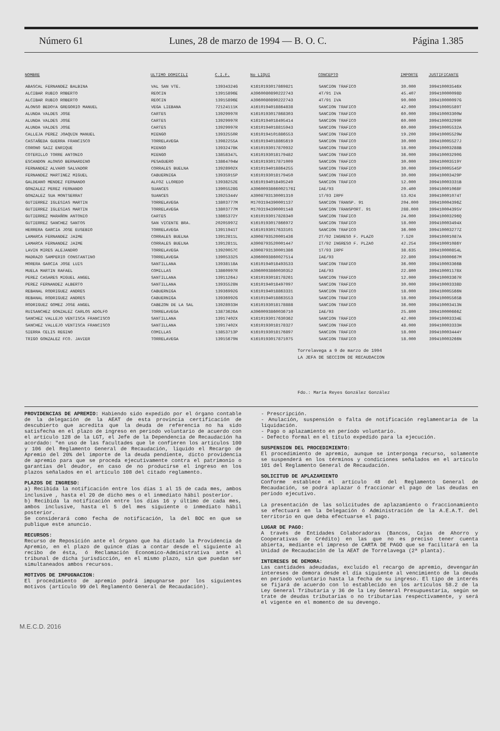Número 61 Lunes, 28 de marzo de 1994 — B. O. C. Página 1.385
| NOMBRE | ULTIMO DOMICILI | C.I.F. | No LIQUI | CONCEPTO | IMPORTE | JUSTIFICANTE |
| --- | --- | --- | --- | --- | --- | --- |
| ABASCAL FERNANDEZ BALBINA | VAL SAN VTE. | 13934324G | K1610193017869821 | SANCION TRAFICO | 30.000 | 399410003546X |
| ALCIBAR RUBIO ROBERTO | REOCIN | 13915896E | A3960080890222743 | 4T/91 IVA | 45.407 | 399410000098D |
| ALCIBAR RUBIO ROBERTO | REOCIN | 13915896E | A3960080890222743 | 4T/91 IVA | 90.000 | 399410000097G |
| ALONSO BEDOYA GREGORIO MANUEL | VEGA LIEBANA | 72124111K | A1610194018864838 | SANCION TRAFICO | 42.000 | 399410005589T |
| ALUNDA VALDES JOSE | CARTES | 13929997R | K1610193017868303 | SANCION TRAFICO | 60.000 | 399410003300W |
| ALUNDA VALDES JOSE | CARTES | 13929997R | K1610194018495414 | SANCION TRAFICO | 60.000 | 399410003299R |
| ALUNDA VALDES JOSE | CARTES | 13929997R | K1610194018815943 | SANCION TRAFICO | 60.000 | 399410005532A |
| CALLEJA PEREZ JOAQUIN MANUEL | MIENGO | 13932550R | K1610194101886553 | SANCION TRAFICO | 19.200 | 399410005529W |
| CASTAÑEDA GUERRA FRANCISCO | TORRELAVEGA | 13982255A | K1610194018865619 | SANCION TRAFICO | 30.000 | 399410005527J |
| CORONO SAIZ ENRIQUE | MIENGO | 13932478K | K1610193017870932 | SANCION TRAFICO | 18.000 | 399410003288B |
| COTERILLO TORRE ANTONIO | MIENGO | 13858347L | K1610193018179482 | SANCION TRAFICO | 36.000 | 399410003290G |
| ESCANDON ALONSO BERNARDINO | PESAGUERO | 13864704W | K1610193017871009 | SANCION TRAFICO | 30.000 | 399410003519Y |
| FERNANDEZ ALVARO SALVADOR | CORRALES BUELNA | 13928902X | K1610194018864255 | SANCION TRAFICO | 30.000 | 399410005545P |
| FERNANDEZ MARTINEZ MIGUEL | CABUERNIGA | 13935915P | K1610193018179450 | SANCION TRAFICO | 30.000 | 399410003429P |
| GALDEANO MENDEZ FERNANDO | ALFOZ LLOREDO | 13938252E | K1610194018495249 | SANCION TRAFICO | 12.000 | 399410003331B |
| GONZALEZ PEREZ FERNANDO | SUANCES | 13905528G | A3960093866002176I | IAE/93 | 20.400 | 399410001068F |
| GONZALEZ SUA MONTSERRAT | SUANCES | 13925344V | A3908793130001310 | 1T/93 IRPF | 53.024 | 399410001074T |
| GUTIERREZ IGLESIAS MARTIN | TORRELAVEGA | 13803777M | M1703194390001137 | SANCION TRANSP. 91 | 204.000 | 399410004396Z |
| GUTIERREZ IGLESIAS MARTIN | TORRELAVEGA | 13803777M | M1703194390001148 | SANCION TRANSPORT. 91 | 288.000 | 399410004395V |
| GUTIERREZ MARAÑON ANTONIO | CARTES | 13865372Y | K1610193017828340 | SANCION TRAFICO | 24.000 | 399410003296Q |
| GUTIERREZ SANCHEZ SANTOS | SAN VICENTE BRA. | 20205997Z | K1610193017866972 | SANCION TRAFICO | 18.000 | 399410003494X |
| HERRERA GARCIA JOSE EUSEBIO | TORRELAVEGA | 13911941T | K1610193017633101 | SANCION TRAFICO | 36.000 | 399410003277Z |
| LAMARCA FERNANDEZ JAIME | CORRALES BUELNA | 13912811L | A3908793520001436 | 2T/92 INGRESO F. PLAZO | 7.520 | 399410001087A |
| LAMARCA FERNANDEZ JAIME | CORRALES BUELNA | 13912811L | A3908793520001447 | IT/92 INGRESO F. PLZAO | 42.254 | 399410001086Y |
| LAVIN MIRES ALEJANDRO | TORRELAVEGA | 13920057C | A3908793130001386 | 1T/93 IRPF | 38.635 | 399410000854L |
| MADRAZO SAMPERIO CONSTANTINO | TORRELAVEGA | 13905332S | A3960093860027514 | IAE/93 | 22.800 | 399410000667M |
| MORERA GARCIA JOSE LUIS | SANTILLANA | 13938118A | K1610194018493533 | SANCION TRAFICO | 36.000 | 399410003366B |
| MUELA MARTIN RAFAEL | COMILLAS | 13860997R | A3960093860030352 | IAE/93 | 22.800 | 399410001178X |
| PEREZ CASARES MIGUEL ANGEL | SANTILLANA | 13911264J | K1610193018178261 | SANCION TRAFICO | 12.000 | 399410003367R |
| PEREZ FERNANDEZ ALBERTO | SANTILLANA | 13935528N | K1610194018497097 | SANCION TRAFICO | 30.000 | 399410003338D |
| REBANAL RODRIGUEZ ANDRES | CABUERNIGA | 13936992G | K1610194018863331 | SANCION TRAFICO | 18.000 | 399410005566N |
| REBANAL RODRIGUEZ ANDRES | CABUERNIGA | 13936992G | K1610194018863553 | SANCION TRAFICO | 18.000 | 399410005565B |
| RODRIGUEZ GOMEZ JOSE ANGEL | CABEZON DE LA SAL | 13928933H | K1610193018178888 | SANCION TRAFICO | 36.000 | 399410003413N |
| RUISANCHEZ GONZALEZ CARLOS ADOLFO | TORRELAVEGA | 13873626A | A3960093860036710 | IAE/93 | 25.800 | 399410000666Z |
| SANCHEZ VALLEJO VENTISCA FRANCISCO | SANTILLANA | 13917402X | K1610193017630362 | SANCION TRAFICO | 42.000 | 399410003334E |
| SANCHEZ VALLEJO VENTISCA FRANCISCO | SANTILLANA | 13917402X | K1610193018178327 | SANCION TRAFICO | 48.000 | 399410003333H |
| SIERRA CELIS REGINO | COMILLAS | 13853713P | K1610193018176897 | SANCION TRAFICO | 18.000 | 399410003444Y |
| TRIGO GONZALEZ FCO. JAVIER | TORRELAVEGA | 13915679N | K1610193017871075 | SANCION TRAFICO | 18.000 | 399410003266N |
Torrelavega a 9 de marzo de 1994
LA JEFA DE SECCION DE RECAUDACION
Fdo.: María Reyes González González
PROVIDENCIAS DE APREMIO: Habiendo sido expedido por el órgano contable de la delegación de la AEAT de esta provincia certificación de descubierto que acredita que la deuda de referencia no ha sido satisfecha en el plazo de ingreso en periodo voluntario de acuerdo con el artículo 128 de la LGT, el Jefe de la Dependencia de Recaudación ha acordado: "en uso de las facultades que le confieren los artículos 100 y 106 del Reglamento General de Recaudación, liquido el Recargo de Apremio del 20% del importe de la deuda pendiente, dicto providencia de apremio para que se proceda ejecutivamente contra el patrimonio o garantías del deudor, en caso de no producirse el ingreso en los plazos señalados en el artículo 108 del citado reglamento.
PLAZOS DE INGRESO:
a) Recibida la notificación entre los días 1 al 15 de cada mes, ambos inclusive , hasta el 20 de dicho mes o el inmediato hábil posterior.
b) Recibida la notificación entre los días 16 y último de cada mes, ambos inclusive, hasta el 5 del mes siguiente o inmediato hábil posterior.
Se considerará como fecha de notificación, la del BOC en que se publique este anuncio.
RECURSOS:
Recurso de Reposición ante el órgano que ha dictado la Providencia de Apremio, en el plazo de quince días a contar desde el siguiente al recibo de ésta, ó Reclamación Economico-Administrativa ante el tribunal de dicha jurisdicción, en el mismo plazo, sin que puedan ser simultaneados ambos recursos.
MOTIVOS DE IMPUGNACION:
El procedimiento de apremio podrá impugnarse por los siguientes motivos (artículo 99 del Reglamento General de Recaudación).
- Prescripción.
- Anulación, suspensión o falta de notificación reglamentaria de la liquidación.
- Pago o aplazamiento en período voluntario.
- Defecto formal en el título expedido para la ejecución.
SUSPENSION DEL PROCEDIMIENTO:
El procedimiento de apremio, aunque se interponga recurso, solamente se suspenderá en los términos y condiciones señalados en el artículo 101 del Reglamento General de Recaudación.
SOLICITUD DE APLAZAMIENTO
Conforme establece el artículo 48 del Reglamento General de Recaudación, se podrá aplazar ó fraccionar el pago de las deudas en periodo ejecutivo.
La presentación de las solicitudes de aplazamiento o fraccionamiento se efectuará en la Delegación ó Administración de la A.E.A.T. del territorio en que deba efectuarse el pago.
LUGAR DE PAGO:
A través de Entidades Colaboradoras (Bancos, Cajas de Ahorro y Cooperativas de Crédito) en las que no es preciso tener cuenta abierta, mediante el impreso de CARTA DE PAGO que se facilitará en la Unidad de Recaudación de la AEAT de Torrelavega (2ª planta).
INTERESES DE DEMORA:
Las cantidades adeudadas, excluido el recargo de apremio, devengarán intereses de demora desde el día siguiente al vencimiento de la deuda en período voluntario hasta la fecha de su ingreso. El tipo de interés se fijará de acuerdo con lo establecido en los artículos 58.2 de la Ley General Tributaria y 36 de la Ley General Presupuestaria, según se trate de deudas tributarias o no tributarias respectivamente, y será el vigente en el momento de su devengo.
M.E.C.D. 2016